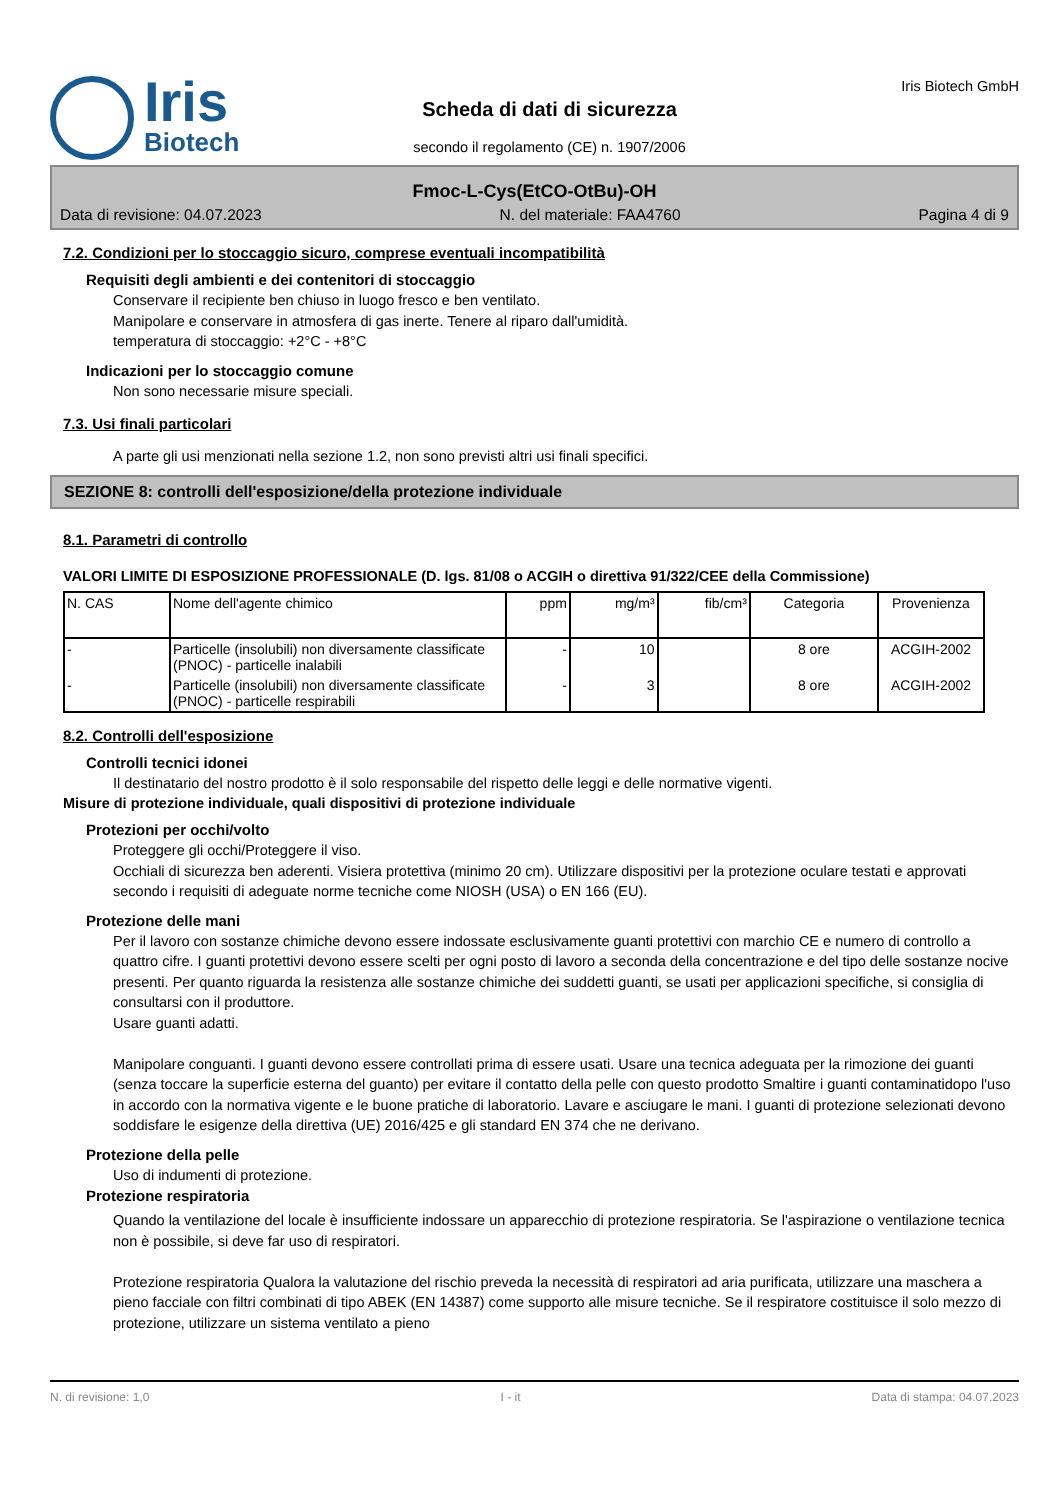Iris
Biotech
Scheda di dati di sicurezza
secondo il regolamento (CE) n. 1907/2006
Iris Biotech GmbH
Fmoc-L-Cys(EtCO-OtBu)-OH
Data di revisione: 04.07.2023 N. del materiale: FAA4760 Pagina 4 di 9
7.2. Condizioni per lo stoccaggio sicuro, comprese eventuali incompatibilità
Requisiti degli ambienti e dei contenitori di stoccaggio
Conservare il recipiente ben chiuso in luogo fresco e ben ventilato.
Manipolare e conservare in atmosfera di gas inerte. Tenere al riparo dall'umidità.
temperatura di stoccaggio: +2°C - +8°C
Indicazioni per lo stoccaggio comune
Non sono necessarie misure speciali.
7.3. Usi finali particolari
A parte gli usi menzionati nella sezione 1.2, non sono previsti altri usi finali specifici.
SEZIONE 8: controlli dell'esposizione/della protezione individuale
8.1. Parametri di controllo
VALORI LIMITE DI ESPOSIZIONE PROFESSIONALE (D. lgs. 81/08 o ACGIH o direttiva 91/322/CEE della Commissione)
| N. CAS | Nome dell'agente chimico | ppm | mg/m³ | fib/cm³ | Categoria | Provenienza |
| --- | --- | --- | --- | --- | --- | --- |
| - | Particelle (insolubili) non diversamente classificate (PNOC) - particelle inalabili | - | 10 | | 8 ore | ACGIH-2002 |
| - | Particelle (insolubili) non diversamente classificate (PNOC) - particelle respirabili | - | 3 | | 8 ore | ACGIH-2002 |
8.2. Controlli dell'esposizione
Controlli tecnici idonei
Il destinatario del nostro prodotto è il solo responsabile del rispetto delle leggi e delle normative vigenti.
Misure di protezione individuale, quali dispositivi di protezione individuale
Protezioni per occhi/volto
Proteggere gli occhi/Proteggere il viso.
Occhiali di sicurezza ben aderenti. Visiera protettiva (minimo 20 cm). Utilizzare dispositivi per la protezione oculare testati e approvati secondo i requisiti di adeguate norme tecniche come NIOSH (USA) o EN 166 (EU).
Protezione delle mani
Per il lavoro con sostanze chimiche devono essere indossate esclusivamente guanti protettivi con marchio CE e numero di controllo a quattro cifre. I guanti protettivi devono essere scelti per ogni posto di lavoro a seconda della concentrazione e del tipo delle sostanze nocive presenti. Per quanto riguarda la resistenza alle sostanze chimiche dei suddetti guanti, se usati per applicazioni specifiche, si consiglia di consultarsi con il produttore.
Usare guanti adatti.
Manipolare conguanti. I guanti devono essere controllati prima di essere usati. Usare una tecnica adeguata per la rimozione dei guanti (senza toccare la superficie esterna del guanto) per evitare il contatto della pelle con questo prodotto Smaltire i guanti contaminatidopo l'uso in accordo con la normativa vigente e le buone pratiche di laboratorio. Lavare e asciugare le mani. I guanti di protezione selezionati devono soddisfare le esigenze della direttiva (UE) 2016/425 e gli standard EN 374 che ne derivano.
Protezione della pelle
Uso di indumenti di protezione.
Protezione respiratoria
Quando la ventilazione del locale è insufficiente indossare un apparecchio di protezione respiratoria. Se l'aspirazione o ventilazione tecnica non è possibile, si deve far uso di respiratori.
Protezione respiratoria Qualora la valutazione del rischio preveda la necessità di respiratori ad aria purificata, utilizzare una maschera a pieno facciale con filtri combinati di tipo ABEK (EN 14387) come supporto alle misure tecniche. Se il respiratore costituisce il solo mezzo di protezione, utilizzare un sistema ventilato a pieno
N. di revisione: 1,0 I - it Data di stampa: 04.07.2023